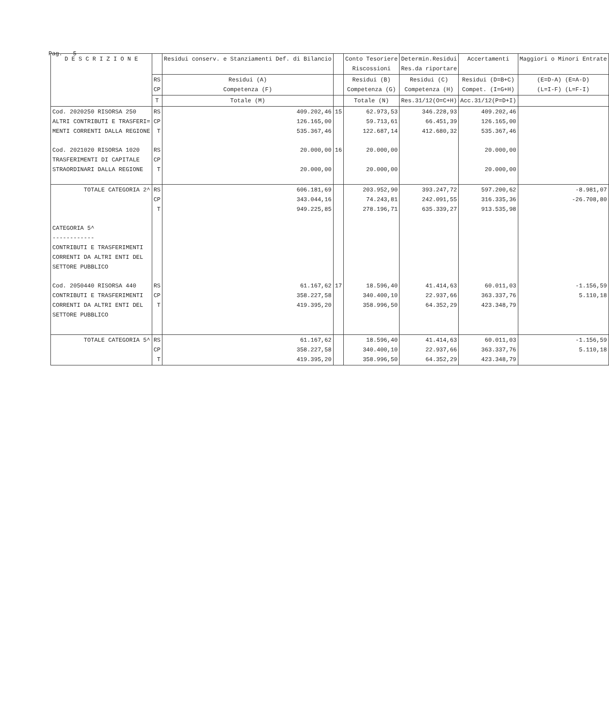Pag. 5
| D E S C R I Z I O N E | | Residui conserv. e Stanziamenti Def. di Bilancio | | Conto Tesoriere Riscossioni | Determin.Residui Res.da riportare | Accertamenti | Maggiori o Minori Entrate |
| --- | --- | --- | --- | --- | --- | --- | --- |
| | RS CP | Residui (A) Competenza (F) | | Residui (B) Competenza (G) | Residui (C) Competenza (H) | Residui (D=B+C) Compet. (I=G+H) | (E=D-A) (E=A-D) (L=I-F) (L=F-I) |
| | T | Totale (M) | | Totale (N) | Res.31/12(O=C+H) | Acc.31/12(P=D+I) | |
| Cod. 2020250 RISORSA 250 ALTRI CONTRIBUTI E TRASFERI= MENTI CORRENTI DALLA REGIONE | RS CP T | 409.202,46 126.165,00 535.367,46 | 15 | 62.973,53 59.713,61 122.687,14 | 346.228,93 66.451,39 412.680,32 | 409.202,46 126.165,00 535.367,46 | |
| Cod. 2021020 RISORSA 1020 TRASFERIMENTI DI CAPITALE STRAORDINARI DALLA REGIONE | RS CP T | 20.000,00 20.000,00 | 16 | 20.000,00 20.000,00 | | 20.000,00 20.000,00 | |
| TOTALE CATEGORIA 2^ | RS CP T | 606.181,69 343.044,16 949.225,85 | | 203.952,90 74.243,81 278.196,71 | 393.247,72 242.091,55 635.339,27 | 597.200,62 316.335,36 913.535,98 | -8.981,07 -26.708,80 |
| CATEGORIA 5^ ------------ CONTRIBUTI E TRASFERIMENTI CORRENTI DA ALTRI ENTI DEL SETTORE PUBBLICO | | | | | | | |
| Cod. 2050440 RISORSA 440 CONTRIBUTI E TRASFERIMENTI CORRENTI DA ALTRI ENTI DEL SETTORE PUBBLICO | RS CP T | 61.167,62 358.227,58 419.395,20 | 17 | 18.596,40 340.400,10 358.996,50 | 41.414,63 22.937,66 64.352,29 | 60.011,03 363.337,76 423.348,79 | -1.156,59 5.110,18 |
| TOTALE CATEGORIA 5^ | RS CP T | 61.167,62 358.227,58 419.395,20 | | 18.596,40 340.400,10 358.996,50 | 41.414,63 22.937,66 64.352,29 | 60.011,03 363.337,76 423.348,79 | -1.156,59 5.110,18 |